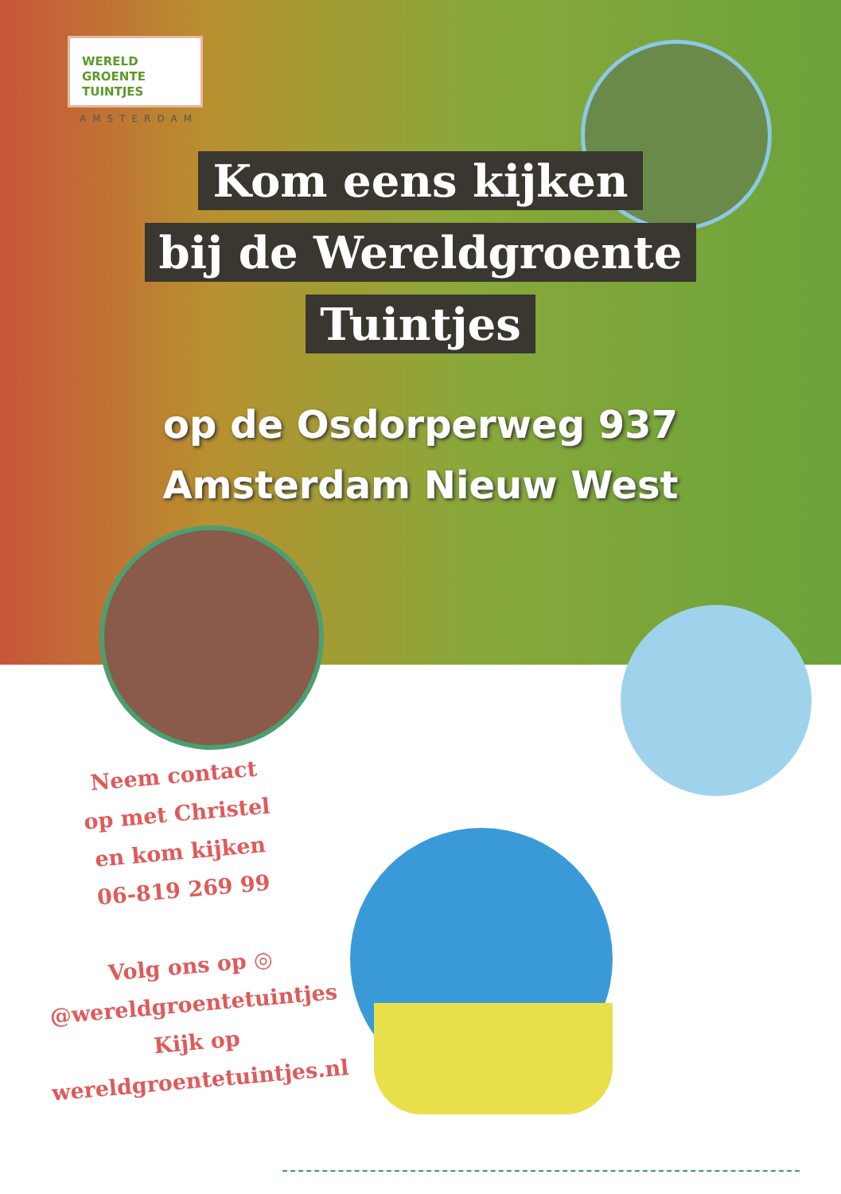WERELD
GROENTE
TUINTJES
AMSTERDAM
Kom eens kijken
bij de Wereldgroente
Tuintjes
op de Osdorperweg 937
Amsterdam Nieuw West
Neem contact
op met Christel
en kom kijken
06-819 269 99
Volg ons op ◎
@wereldgroentetuintjes
Kijk op
wereldgroentetuintjes.nl